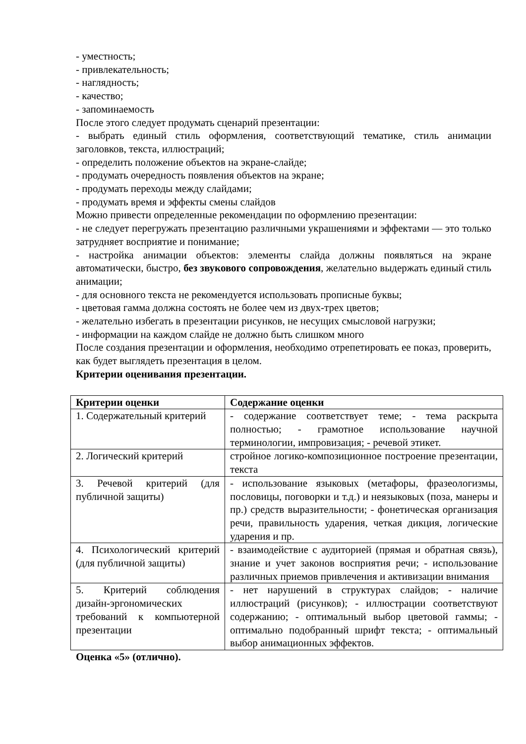- уместность;
- привлекательность;
- наглядность;
- качество;
- запоминаемость
После этого следует продумать сценарий презентации:
- выбрать единый стиль оформления, соответствующий тематике, стиль анимации заголовков, текста, иллюстраций;
- определить положение объектов на экране-слайде;
- продумать очередность появления объектов на экране;
- продумать переходы между слайдами;
- продумать время и эффекты смены слайдов
Можно привести определенные рекомендации по оформлению презентации:
- не следует перегружать презентацию различными украшениями и эффектами — это только затрудняет восприятие и понимание;
- настройка анимации объектов: элементы слайда должны появляться на экране автоматически, быстро, без звукового сопровождения, желательно выдержать единый стиль анимации;
- для основного текста не рекомендуется использовать прописные буквы;
- цветовая гамма должна состоять не более чем из двух-трех цветов;
- желательно избегать в презентации рисунков, не несущих смысловой нагрузки;
- информации на каждом слайде не должно быть слишком много
После создания презентации и оформления, необходимо отрепетировать ее показ, проверить, как будет выглядеть презентация в целом.
Критерии оценивания презентации.
| Критерии оценки | Содержание оценки |
| --- | --- |
| 1. Содержательный критерий | - содержание соответствует теме; - тема раскрыта полностью; - грамотное использование научной терминологии, импровизация; - речевой этикет. |
| 2. Логический критерий | стройное логико-композиционное построение презентации, текста |
| 3. Речевой критерий (для публичной защиты) | - использование языковых (метафоры, фразеологизмы, пословицы, поговорки и т.д.) и неязыковых (поза, манеры и пр.) средств выразительности; - фонетическая организация речи, правильность ударения, четкая дикция, логические ударения и пр. |
| 4. Психологический критерий (для публичной защиты) | - взаимодействие с аудиторией (прямая и обратная связь), знание и учет законов восприятия речи; - использование различных приемов привлечения и активизации внимания |
| 5. Критерий соблюдения дизайн-эргономических требований к компьютерной презентации | - нет нарушений в структурах слайдов; - наличие иллюстраций (рисунков); - иллюстрации соответствуют содержанию; - оптимальный выбор цветовой гаммы; - оптимально подобранный шрифт текста; - оптимальный выбор анимационных эффектов. |
Оценка «5» (отлично).